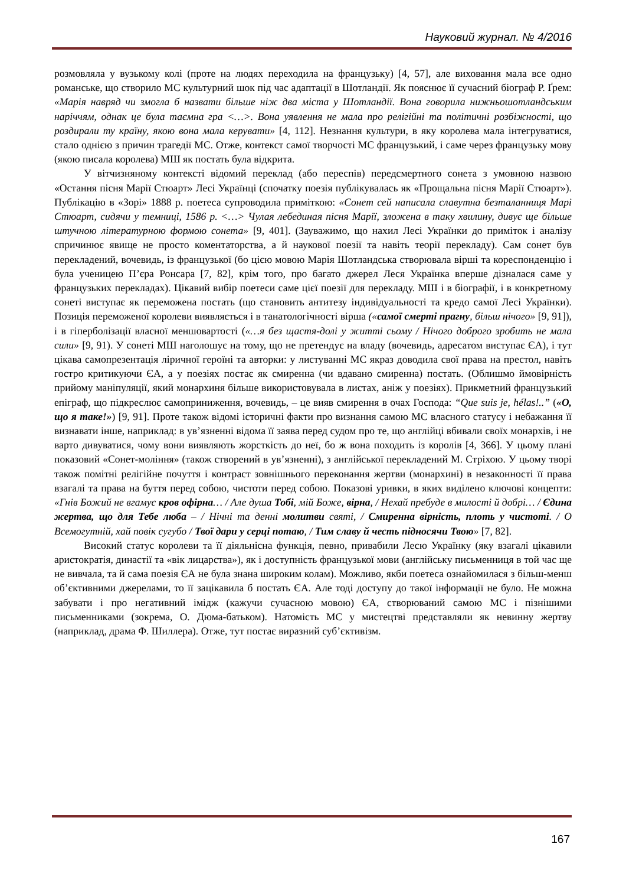Науковий журнал. № 4/2016
розмовляла у вузькому колі (проте на людях переходила на французьку) [4, 57], але виховання мала все одно романське, що створило МС культурний шок під час адаптації в Шотландії. Як пояснює її сучасний біограф Р. Ґрем: «Марія навряд чи змогла б назвати більше ніж два міста у Шотландії. Вона говорила нижньошотландським наріччям, однак це була таємна гра <…>. Вона уявлення не мала про релігійні та політичні розбіжності, що роздирали ту країну, якою вона мала керувати» [4, 112]. Незнання культури, в яку королева мала інтегруватися, стало однією з причин трагедії МС. Отже, контекст самої творчості МС французький, і саме через французьку мову (якою писала королева) МШ як постать була відкрита.
У вітчизняному контексті відомий переклад (або переспів) передсмертного сонета з умовною назвою «Остання пісня Марії Стюарт» Лесі Українці (спочатку поезія публікувалась як «Прощальна пісня Марії Стюарт»). Публікацію в «Зорі» 1888 р. поетеса супроводила приміткою: «Сонет сей написала славутна безталанниця Марі Стюарт, сидячи у темниці, 1586 р. <…> Чулая лебединая пісня Марії, зложена в таку хвилину, дивує ще більше штучною літературною формою сонета» [9, 401]. (Зауважимо, що нахил Лесі Українки до приміток і аналізу спричинює явище не просто коментаторства, а й наукової поезії та навіть теорії перекладу). Сам сонет був перекладений, вочевидь, із французької (бо цією мовою Марія Шотландська створювала вірші та кореспонденцію і була ученицею П’єра Ронсара [7, 82], крім того, про багато джерел Леся Українка вперше дізналася саме у французьких перекладах). Цікавий вибір поетеси саме цієї поезії для перекладу. МШ і в біографії, і в конкретному сонеті виступає як переможена постать (що становить антитезу індивідуальності та кредо самої Лесі Українки). Позиція переможеної королеви виявляється і в танатологічності вірша («самої смерті прагну, більш нічого» [9, 91]), і в гіперболізації власної меншовартості («…я без щастя-долі у житті сьому / Нічого доброго зробить не мала сили» [9, 91). У сонеті МШ наголошує на тому, що не претендує на владу (вочевидь, адресатом виступає ЄА), і тут цікава самопрезентація ліричної героїні та авторки: у листуванні МС якраз доводила свої права на престол, навіть гостро критикуючи ЄА, а у поезіях постає як смиренна (чи вдавано смиренна) постать. (Облишмо ймовірність прийому маніпуляції, який монархиня більше використовувала в листах, аніж у поезіях). Прикметний французький епіграф, що підкреслює самоприниження, вочевидь, – це вияв смирення в очах Господа: “Que suis je, hélas!..” («О, що я таке!») [9, 91]. Проте також відомі історичні факти про визнання самою МС власного статусу і небажання її визнавати інше, наприклад: в ув’язненні відома її заява перед судом про те, що англійці вбивали своїх монархів, і не варто дивуватися, чому вони виявляють жорсткість до неї, бо ж вона походить із королів [4, 366]. У цьому плані показовий «Сонет-моління» (також створений в ув’язненні), з англійської перекладений М. Стріхою. У цьому творі також помітні релігійне почуття і контраст зовнішнього переконання жертви (монархині) в незаконності її права взагалі та права на буття перед собою, чистоти перед собою. Показові уривки, в яких виділено ключові концепти: «Гнів Божий не вгамує кров офірна… / Але душа Тобі, мій Боже, вірна, / Нехай пребуде в милості й добрі… / Єдина жертва, що для Тебе люба – / Нічні та денні молитви святі, / Смиренна вірність, плоть у чистоті. / О Всемогутній, хай повік сугубо / Твої дари у серці потаю, / Тим славу й честь підносячи Твою» [7, 82].
Високий статус королеви та її діяльнісна функція, певно, привабили Лесю Українку (яку взагалі цікавили аристократія, династії та «вік лицарства»), як і доступність французької мови (англійську письменниця в той час ще не вивчала, та й сама поезія ЄА не була знана широким колам). Можливо, якби поетеса ознайомилася з більш-менш об’єктивними джерелами, то її зацікавила б постать ЄА. Але тоді доступу до такої інформації не було. Не можна забувати і про негативний імідж (кажучи сучасною мовою) ЄА, створюваний самою МС і пізнішими письменниками (зокрема, О. Дюма-батьком). Натомість МС у мистецтві представляли як невинну жертву (наприклад, драма Ф. Шиллера). Отже, тут постає виразний суб’єктивізм.
167